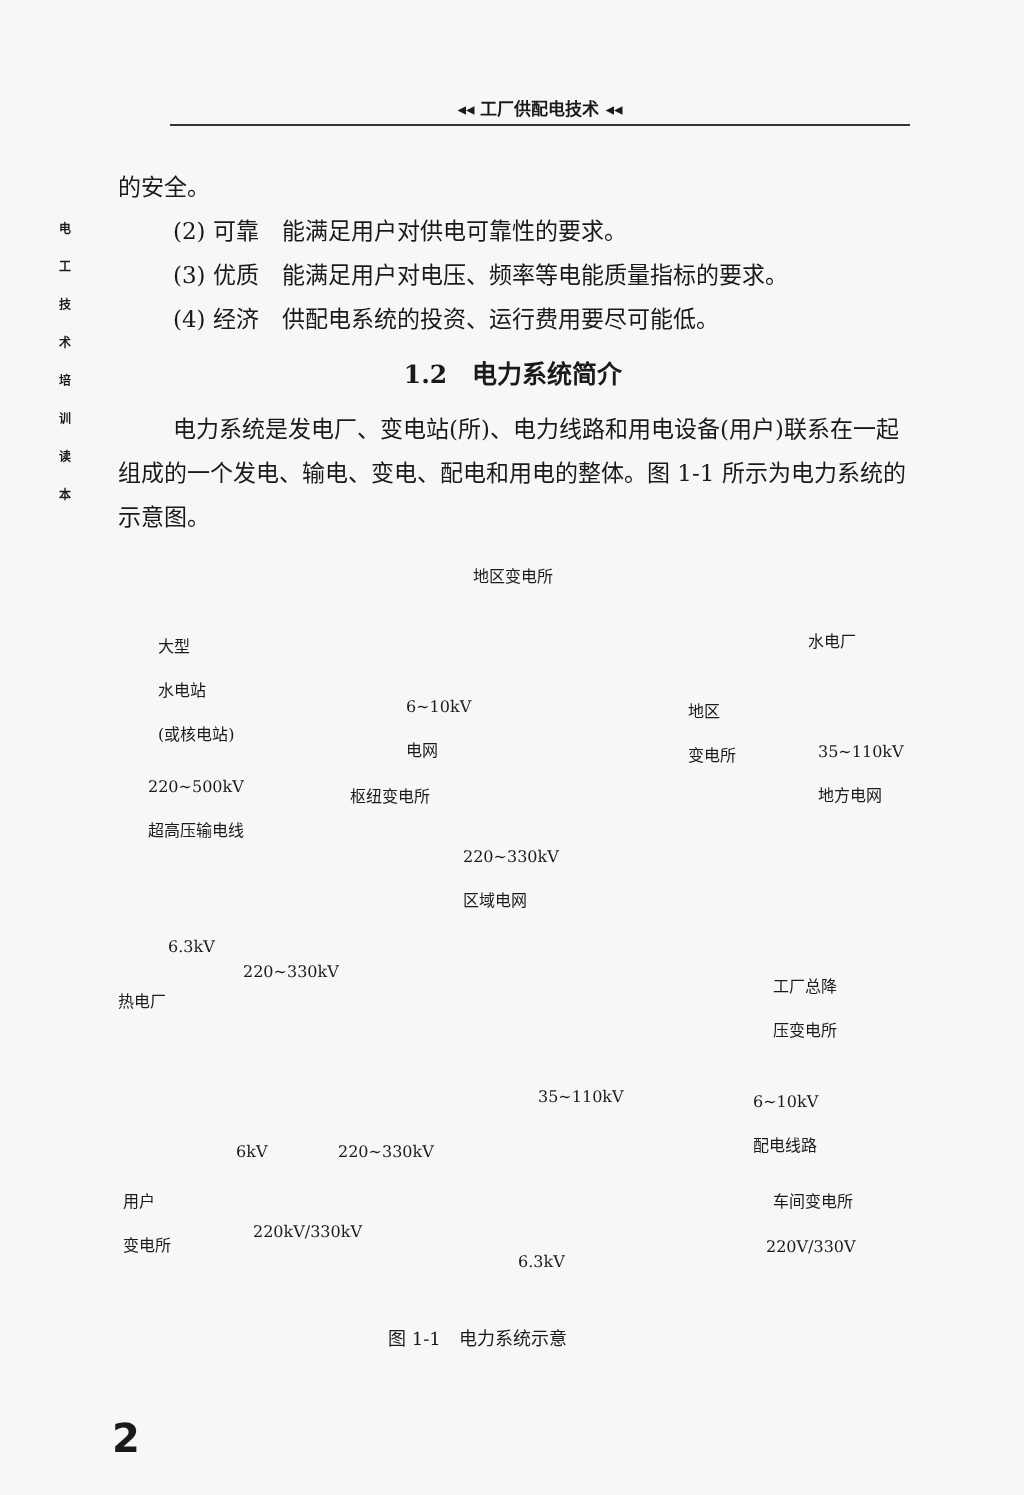◂◂ 工厂供配电技术 ◂◂
电
工
技
术
培
训
读
本
的安全。
(2) 可靠　能满足用户对供电可靠性的要求。
(3) 优质　能满足用户对电压、频率等电能质量指标的要求。
(4) 经济　供配电系统的投资、运行费用要尽可能低。
1.2　电力系统简介
电力系统是发电厂、变电站(所)、电力线路和用电设备(用户)联系在一起组成的一个发电、输电、变电、配电和用电的整体。图 1-1 所示为电力系统的示意图。
地区变电所
大型
水电站
(或核电站)
水电厂
6~10kV
电网
地区
变电所
35~110kV 地方电网
220~500kV
超高压输电线 枢纽变电所
220~330kV
区域电网
6.3kV
220~330kV
热电厂
工厂总降
压变电所
35~110kV 6~10kV
配电线路
6kV 220~330kV
用户
变电所
车间变电所
220kV/330kV
220V/330V
6.3kV
图 1-1　电力系统示意
2